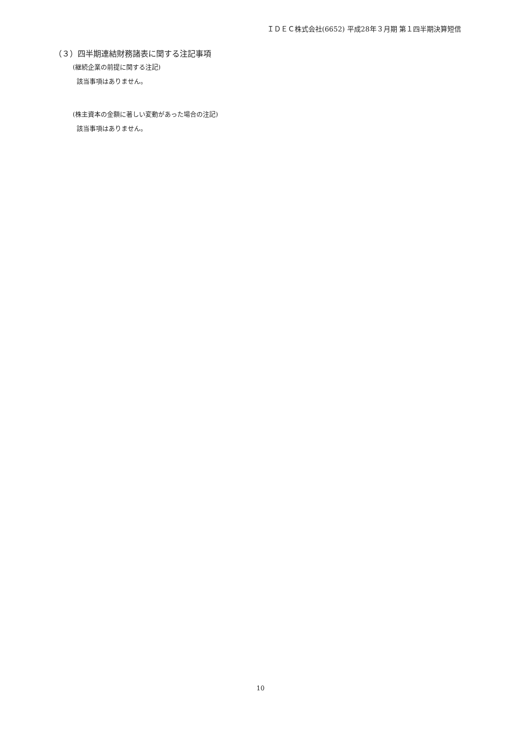ＩＤＥＣ株式会社(6652) 平成28年３月期 第１四半期決算短信
（３）四半期連結財務諸表に関する注記事項
(継続企業の前提に関する注記)
該当事項はありません。
(株主資本の金額に著しい変動があった場合の注記)
該当事項はありません。
10